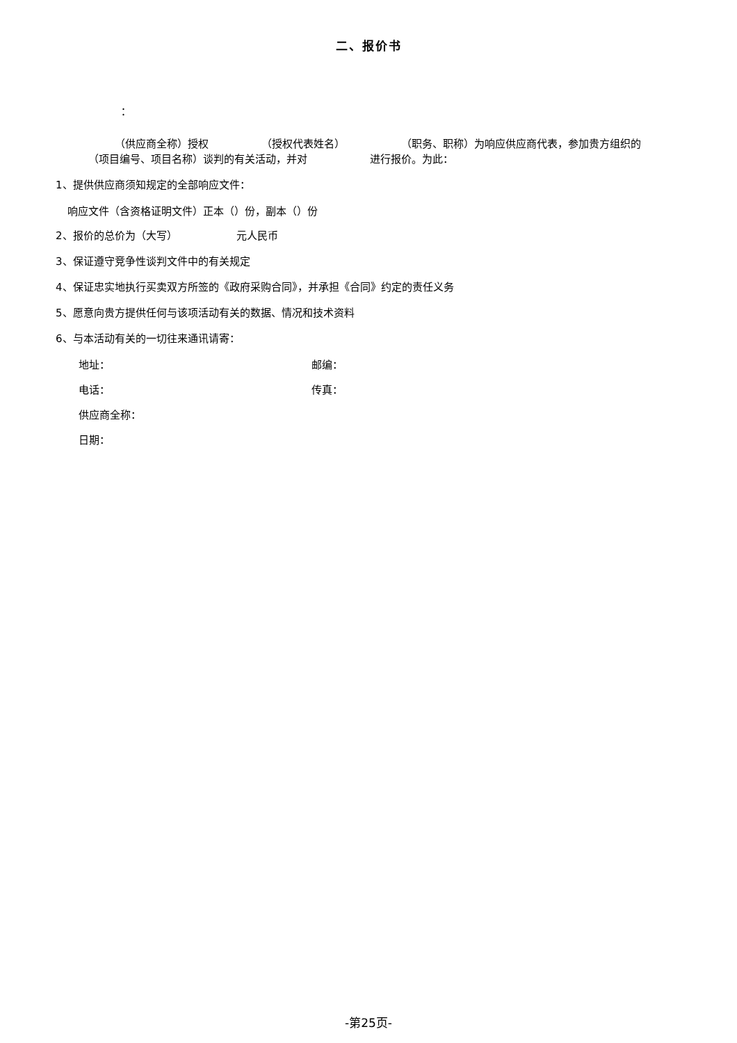二、报价书
：
（供应商全称）授权 （授权代表姓名） （职务、职称）为响应供应商代表，参加贵方组织的 （项目编号、项目名称）谈判的有关活动，并对 进行报价。为此：
1、提供供应商须知规定的全部响应文件：
响应文件（含资格证明文件）正本（）份，副本（）份
2、报价的总价为（大写） 元人民币
3、保证遵守竞争性谈判文件中的有关规定
4、保证忠实地执行买卖双方所签的《政府采购合同》，并承担《合同》约定的责任义务
5、愿意向贵方提供任何与该项活动有关的数据、情况和技术资料
6、与本活动有关的一切往来通讯请寄：
地址： 邮编：
电话： 传真：
供应商全称：
日期：
-第25页-